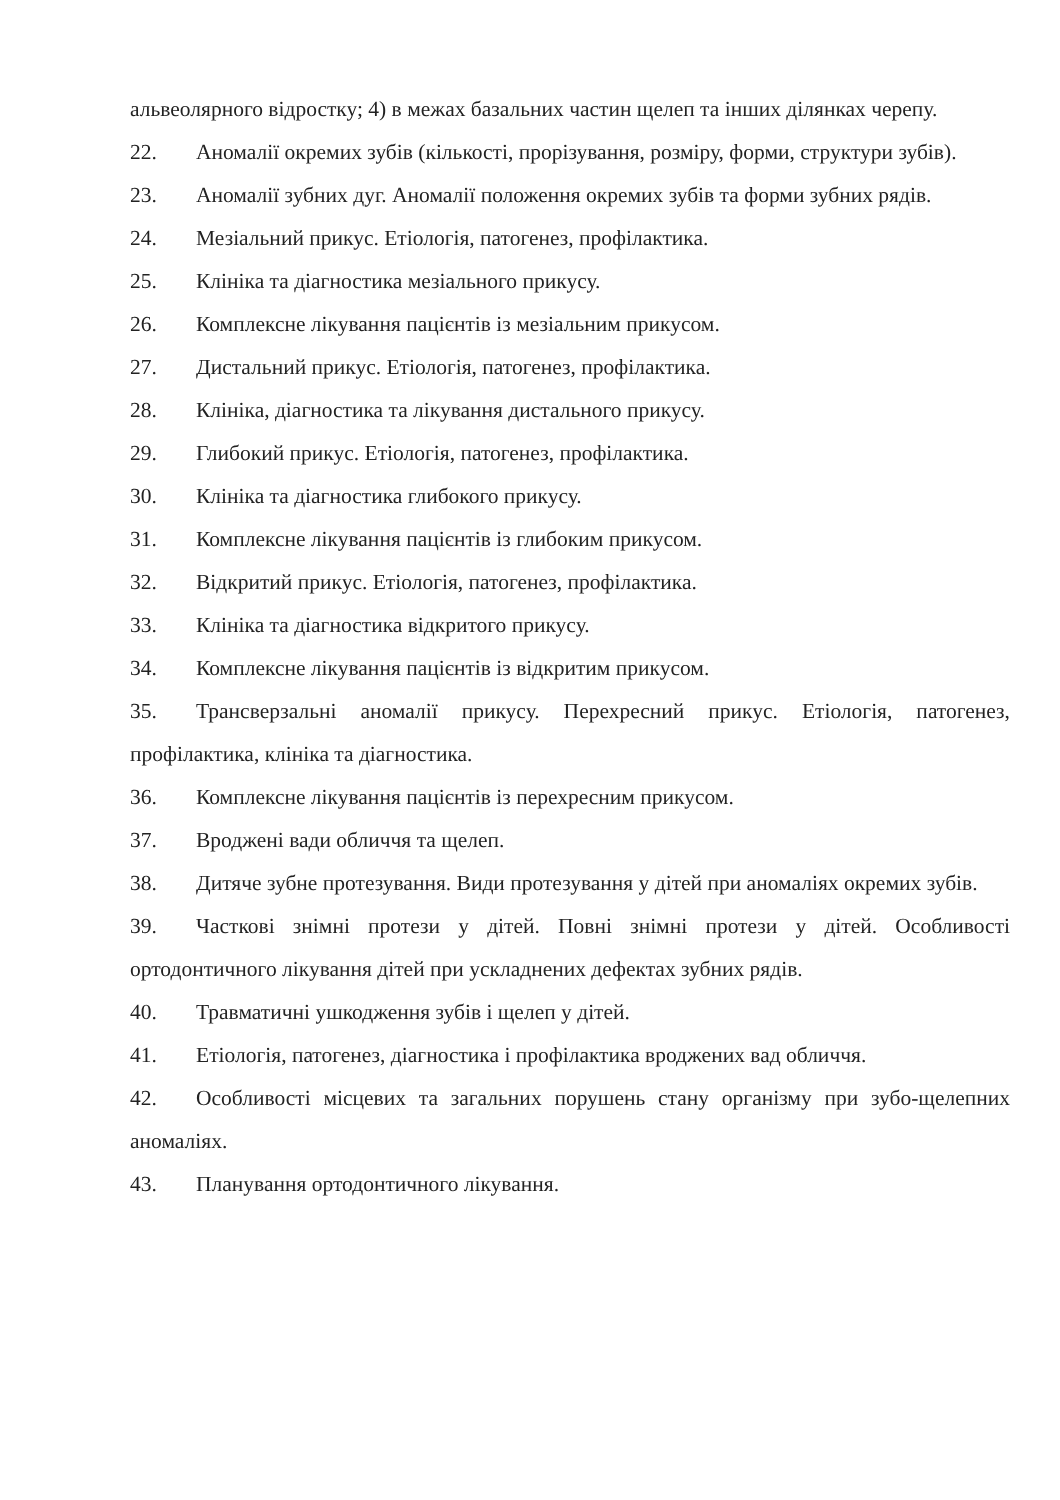альвеолярного відростку; 4) в межах базальних частин щелеп та інших ділянках черепу.
22. Аномалії окремих зубів (кількості, прорізування, розміру, форми, структури зубів).
23. Аномалії зубних дуг. Аномалії положення окремих зубів та форми зубних рядів.
24. Мезіальний прикус. Етіологія, патогенез, профілактика.
25. Клініка та діагностика мезіального прикусу.
26. Комплексне лікування пацієнтів із мезіальним прикусом.
27. Дистальний прикус. Етіологія, патогенез, профілактика.
28. Клініка, діагностика та лікування дистального прикусу.
29. Глибокий прикус. Етіологія, патогенез, профілактика.
30. Клініка та діагностика глибокого прикусу.
31. Комплексне лікування пацієнтів із глибоким прикусом.
32. Відкритий прикус. Етіологія, патогенез, профілактика.
33. Клініка та діагностика відкритого прикусу.
34. Комплексне лікування пацієнтів із відкритим прикусом.
35. Трансверзальні аномалії прикусу. Перехресний прикус. Етіологія, патогенез, профілактика, клініка та діагностика.
36. Комплексне лікування пацієнтів із перехресним прикусом.
37. Вроджені вади обличчя та щелеп.
38. Дитяче зубне протезування. Види протезування у дітей при аномаліях окремих зубів.
39. Часткові знімні протези у дітей. Повні знімні протези у дітей. Особливості ортодонтичного лікування дітей при ускладнених дефектах зубних рядів.
40. Травматичні ушкодження зубів і щелеп у дітей.
41. Етіологія, патогенез, діагностика і профілактика вроджених вад обличчя.
42. Особливості місцевих та загальних порушень стану організму при зубо-щелепних аномаліях.
43. Планування ортодонтичного лікування.